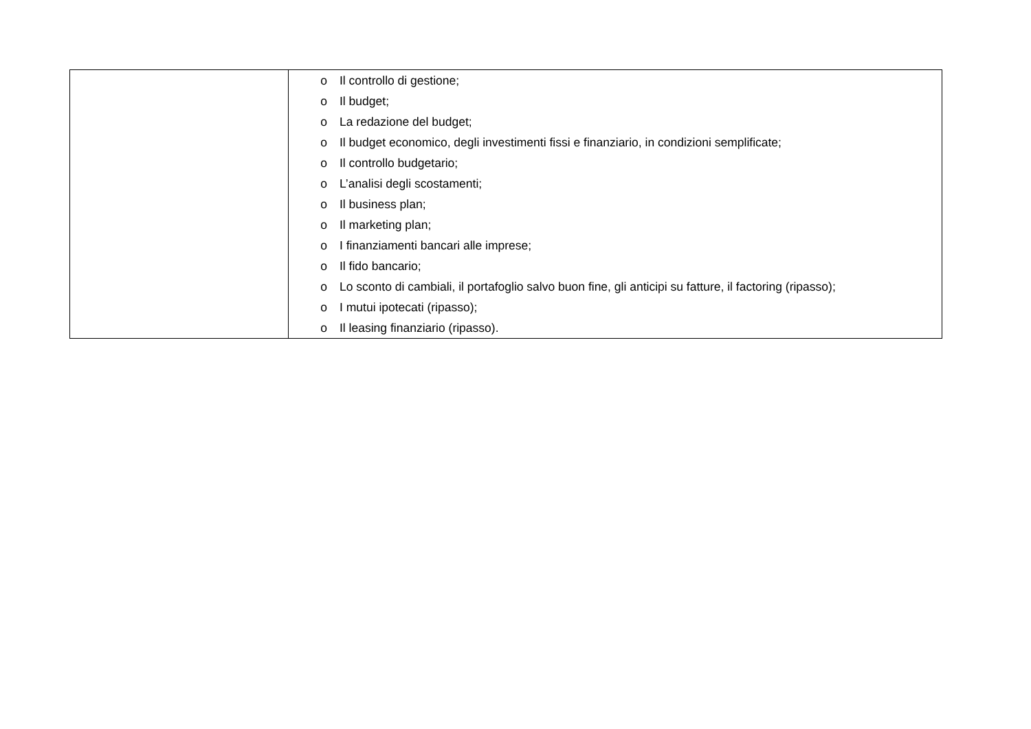| | o Il controllo di gestione; o Il budget; o La redazione del budget; o Il budget economico, degli investimenti fissi e finanziario, in condizioni semplificate; o Il controllo budgetario; o L’analisi degli scostamenti; o Il business plan; o Il marketing plan; o I finanziamenti bancari alle imprese; o Il fido bancario; o Lo sconto di cambiali, il portafoglio salvo buon fine, gli anticipi su fatture, il factoring (ripasso); o I mutui ipotecati (ripasso); o Il leasing finanziario (ripasso). |